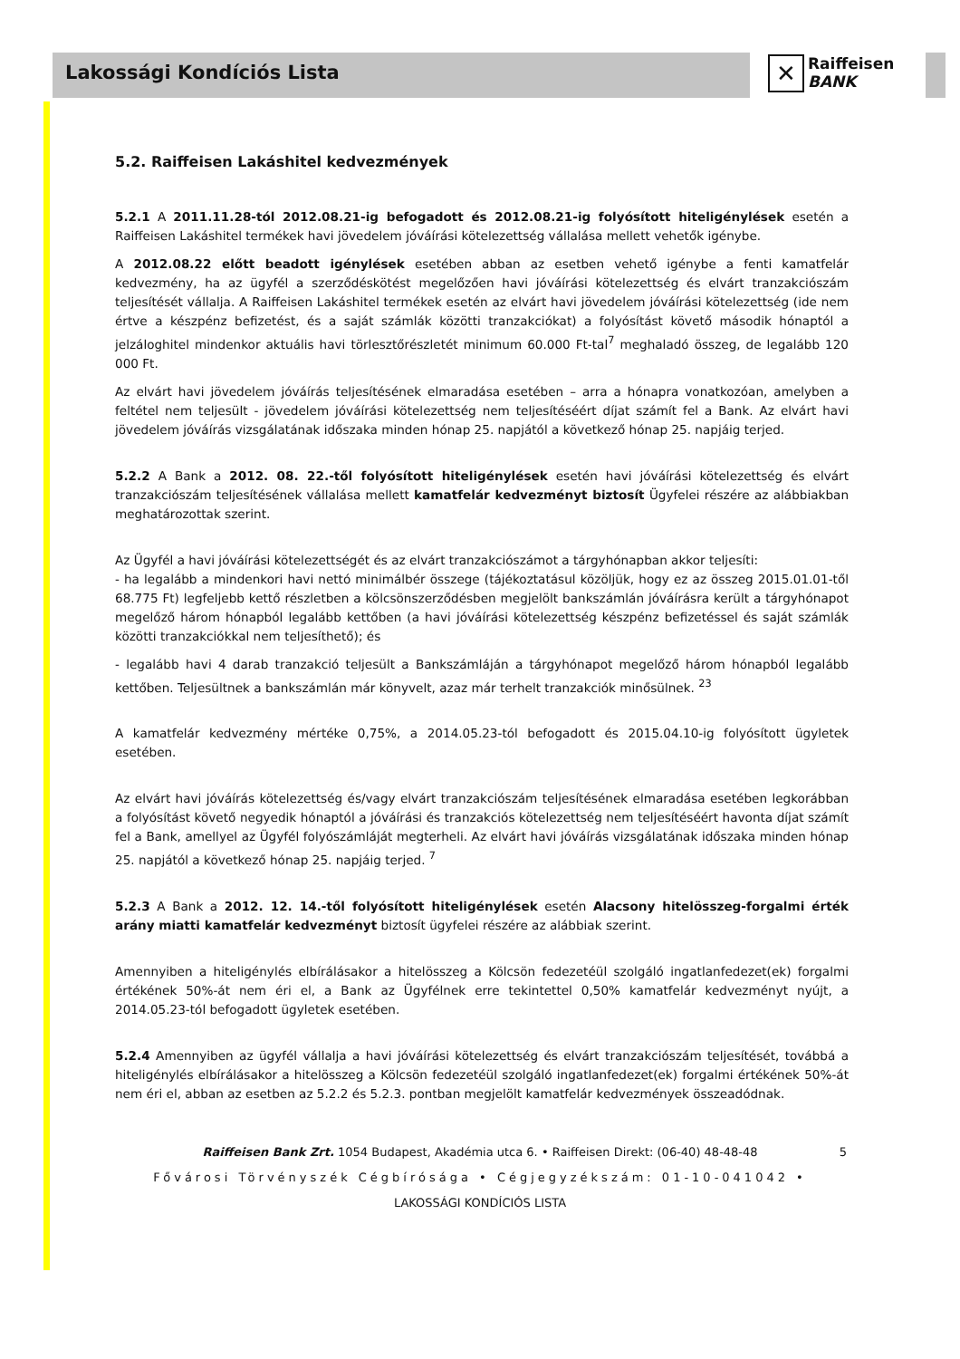Lakossági Kondíciós Lista
✕ Raiffeisen
BANK
5.2. Raiffeisen Lakáshitel kedvezmények
5.2.1 A 2011.11.28-tól 2012.08.21-ig befogadott és 2012.08.21-ig folyósított hiteligénylések esetén a Raiffeisen Lakáshitel termékek havi jövedelem jóváírási kötelezettség vállalása mellett vehetők igénybe.
A 2012.08.22 előtt beadott igénylések esetében abban az esetben vehető igénybe a fenti kamatfelár kedvezmény, ha az ügyfél a szerződéskötést megelőzően havi jóváírási kötelezettség és elvárt tranzakciószám teljesítését vállalja. A Raiffeisen Lakáshitel termékek esetén az elvárt havi jövedelem jóváírási kötelezettség (ide nem értve a készpénz befizetést, és a saját számlák közötti tranzakciókat) a folyósítást követő második hónaptól a jelzáloghitel mindenkor aktuális havi törlesztőrészletét minimum 60.000 Ft-tal<sup>7</sup> meghaladó összeg, de legalább 120 000 Ft.
Az elvárt havi jövedelem jóváírás teljesítésének elmaradása esetében – arra a hónapra vonatkozóan, amelyben a feltétel nem teljesült - jövedelem jóváírási kötelezettség nem teljesítéséért díjat számít fel a Bank. Az elvárt havi jövedelem jóváírás vizsgálatának időszaka minden hónap 25. napjától a következő hónap 25. napjáig terjed.
5.2.2 A Bank a 2012. 08. 22.-től folyósított hiteligénylések esetén havi jóváírási kötelezettség és elvárt tranzakciószám teljesítésének vállalása mellett kamatfelár kedvezményt biztosít Ügyfelei részére az alábbiakban meghatározottak szerint.
Az Ügyfél a havi jóváírási kötelezettségét és az elvárt tranzakciószámot a tárgyhónapban akkor teljesíti:
- ha legalább a mindenkori havi nettó minimálbér összege (tájékoztatásul közöljük, hogy ez az összeg 2015.01.01-től 68.775 Ft) legfeljebb kettő részletben a kölcsönszerződésben megjelölt bankszámlán jóváírásra került a tárgyhónapot megelőző három hónapból legalább kettőben (a havi jóváírási kötelezettség készpénz befizetéssel és saját számlák közötti tranzakciókkal nem teljesíthető); és
- legalább havi 4 darab tranzakció teljesült a Bankszámláján a tárgyhónapot megelőző három hónapból legalább kettőben. Teljesültnek a bankszámlán már könyvelt, azaz már terhelt tranzakciók minősülnek. <sup>23</sup>
A kamatfelár kedvezmény mértéke 0,75%, a 2014.05.23-tól befogadott és 2015.04.10-ig folyósított ügyletek esetében.
Az elvárt havi jóváírás kötelezettség és/vagy elvárt tranzakciószám teljesítésének elmaradása esetében legkorábban a folyósítást követő negyedik hónaptól a jóváírási és tranzakciós kötelezettség nem teljesítéséért havonta díjat számít fel a Bank, amellyel az Ügyfél folyószámláját megterheli. Az elvárt havi jóváírás vizsgálatának időszaka minden hónap 25. napjától a következő hónap 25. napjáig terjed. <sup>7</sup>
5.2.3 A Bank a 2012. 12. 14.-től folyósított hiteligénylések esetén Alacsony hitelösszeg-forgalmi érték arány miatti kamatfelár kedvezményt biztosít ügyfelei részére az alábbiak szerint.
Amennyiben a hiteligénylés elbírálásakor a hitelösszeg a Kölcsön fedezetéül szolgáló ingatlanfedezet(ek) forgalmi értékének 50%-át nem éri el, a Bank az Ügyfélnek erre tekintettel 0,50% kamatfelár kedvezményt nyújt, a 2014.05.23-tól befogadott ügyletek esetében.
5.2.4 Amennyiben az ügyfél vállalja a havi jóváírási kötelezettség és elvárt tranzakciószám teljesítését, továbbá a hiteligénylés elbírálásakor a hitelösszeg a Kölcsön fedezetéül szolgáló ingatlanfedezet(ek) forgalmi értékének 50%-át nem éri el, abban az esetben az 5.2.2 és 5.2.3. pontban megjelölt kamatfelár kedvezmények összeadódnak.
Raiffeisen Bank Zrt. 1054 Budapest, Akadémia utca 6. • Raiffeisen Direkt: (06-40) 48-48-48 5
Fővárosi Törvényszék Cégbírósága • Cégjegyzékszám: 01-10-041042 •
LAKOSSÁGI KONDÍCIÓS LISTA